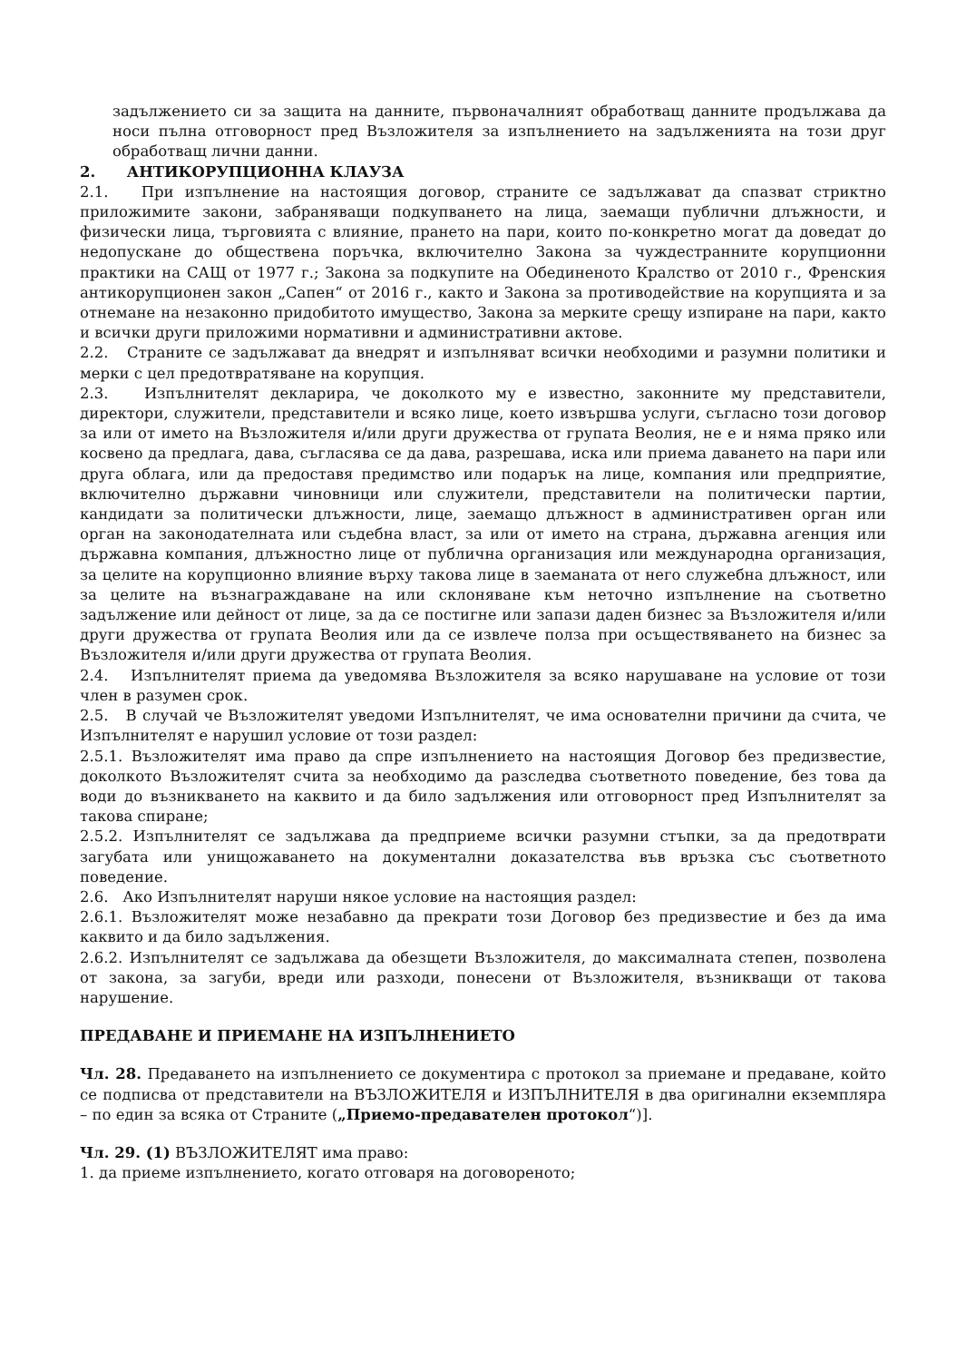задължението си за защита на данните, първоначалният обработващ данните продължава да носи пълна отговорност пред Възложителя за изпълнението на задълженията на този друг обработващ лични данни.
2. АНТИКОРУПЦИОННА КЛАУЗА
2.1. При изпълнение на настоящия договор, страните се задължават да спазват стриктно приложимите закони, забраняващи подкупването на лица, заемащи публични длъжности, и физически лица, търговията с влияние, прането на пари, които по-конкретно могат да доведат до недопускане до обществена поръчка, включително Закона за чуждестранните корупционни практики на САЩ от 1977 г.; Закона за подкупите на Обединеното Кралство от 2010 г., Френския антикорупционен закон „Сапен“ от 2016 г., както и Закона за противодействие на корупцията и за отнемане на незаконно придобитото имущество, Закона за мерките срещу изпиране на пари, както и всички други приложими нормативни и административни актове.
2.2. Страните се задължават да внедрят и изпълняват всички необходими и разумни политики и мерки с цел предотвратяване на корупция.
2.3. Изпълнителят декларира, че доколкото му е известно, законните му представители, директори, служители, представители и всяко лице, което извършва услуги, съгласно този договор за или от името на Възложителя и/или други дружества от групата Веолия, не е и няма пряко или косвено да предлага, дава, съгласява се да дава, разрешава, иска или приема даването на пари или друга облага, или да предоставя предимство или подарък на лице, компания или предприятие, включително държавни чиновници или служители, представители на политически партии, кандидати за политически длъжности, лице, заемащо длъжност в административен орган или орган на законодателната или съдебна власт, за или от името на страна, държавна агенция или държавна компания, длъжностно лице от публична организация или международна организация, за целите на корупционно влияние върху такова лице в заеманата от него служебна длъжност, или за целите на възнаграждаване на или склоняване към неточно изпълнение на съответно задължение или дейност от лице, за да се постигне или запази даден бизнес за Възложителя и/или други дружества от групата Веолия или да се извлече полза при осъществяването на бизнес за Възложителя и/или други дружества от групата Веолия.
2.4. Изпълнителят приема да уведомява Възложителя за всяко нарушаване на условие от този член в разумен срок.
2.5. В случай че Възложителят уведоми Изпълнителят, че има основателни причини да счита, че Изпълнителят е нарушил условие от този раздел:
2.5.1. Възложителят има право да спре изпълнението на настоящия Договор без предизвестие, доколкото Възложителят счита за необходимо да разследва съответното поведение, без това да води до възникването на каквито и да било задължения или отговорност пред Изпълнителят за такова спиране;
2.5.2. Изпълнителят се задължава да предприеме всички разумни стъпки, за да предотврати загубата или унищожаването на документални доказателства във връзка със съответното поведение.
2.6. Ако Изпълнителят наруши някое условие на настоящия раздел:
2.6.1. Възложителят може незабавно да прекрати този Договор без предизвестие и без да има каквито и да било задължения.
2.6.2. Изпълнителят се задължава да обезщети Възложителя, до максималната степен, позволена от закона, за загуби, вреди или разходи, понесени от Възложителя, възникващи от такова нарушение.
ПРЕДАВАНЕ И ПРИЕМАНЕ НА ИЗПЪЛНЕНИЕТО
Чл. 28. Предаването на изпълнението се документира с протокол за приемане и предаване, който се подписва от представители на ВЪЗЛОЖИТЕЛЯ и ИЗПЪЛНИТЕЛЯ в два оригинални екземпляра – по един за всяка от Страните („Приемо-предавателен протокол“)].
Чл. 29. (1) ВЪЗЛОЖИТЕЛЯТ има право:
1. да приеме изпълнението, когато отговаря на договореното;